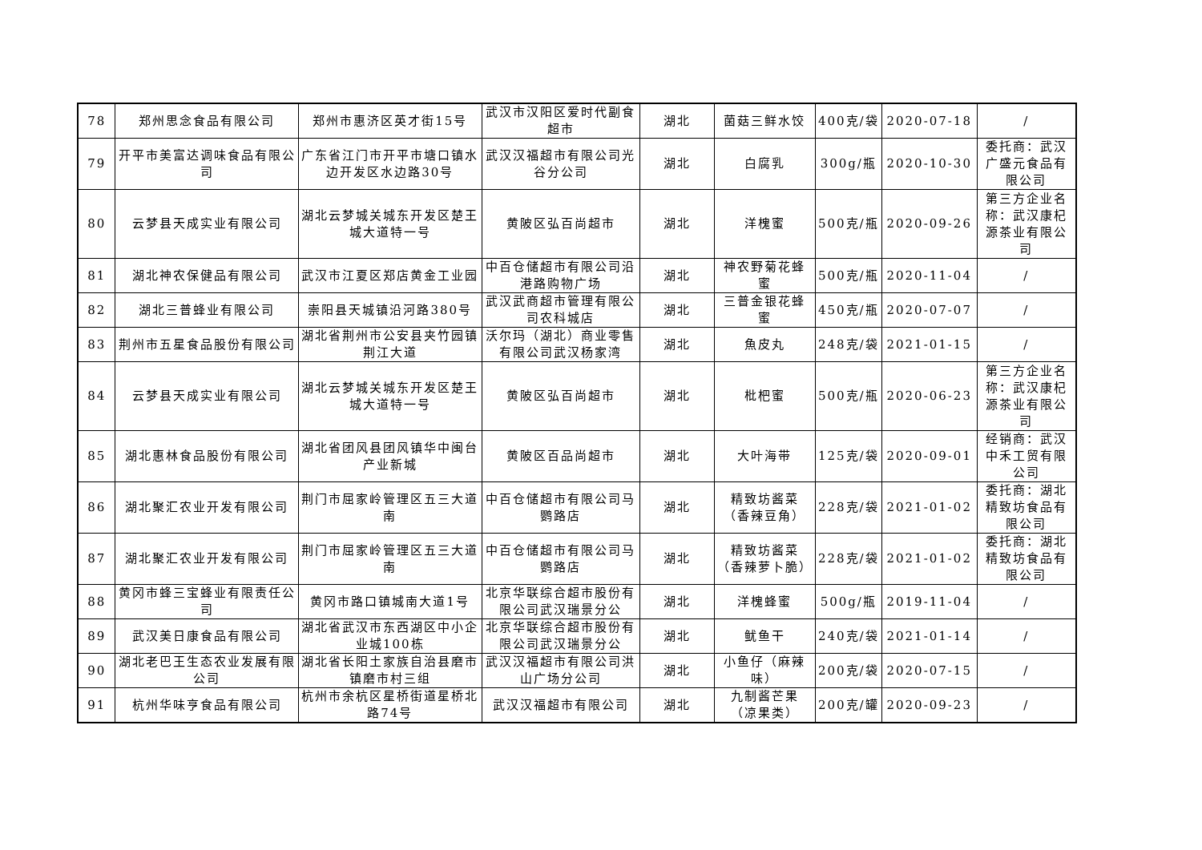| 78 | 郑州思念食品有限公司 | 郑州市惠济区英才街15号 | 武汉市汉阳区爱时代副食超市 | 湖北 | 菌菇三鲜水饺 | 400克/袋 | 2020-07-18 | / |
| 79 | 开平市美富达调味食品有限公司 | 广东省江门市开平市塘口镇水边开发区水边路30号 | 武汉汉福超市有限公司光谷分公司 | 湖北 | 白腐乳 | 300g/瓶 | 2020-10-30 | 委托商：武汉广盛元食品有限公司 |
| 80 | 云梦县天成实业有限公司 | 湖北云梦城关城东开发区楚王城大道特一号 | 黄陂区弘百尚超市 | 湖北 | 洋槐蜜 | 500克/瓶 | 2020-09-26 | 第三方企业名称：武汉康杞源茶业有限公司 |
| 81 | 湖北神农保健品有限公司 | 武汉市江夏区郑店黄金工业园 | 中百仓储超市有限公司沿港路购物广场 | 湖北 | 神农野菊花蜂蜜 | 500克/瓶 | 2020-11-04 | / |
| 82 | 湖北三普蜂业有限公司 | 崇阳县天城镇沿河路380号 | 武汉武商超市管理有限公司农科城店 | 湖北 | 三普金银花蜂蜜 | 450克/瓶 | 2020-07-07 | / |
| 83 | 荆州市五星食品股份有限公司 | 湖北省荆州市公安县夹竹园镇荆江大道 | 沃尔玛（湖北）商业零售有限公司武汉杨家湾 | 湖北 | 魚皮丸 | 248克/袋 | 2021-01-15 | / |
| 84 | 云梦县天成实业有限公司 | 湖北云梦城关城东开发区楚王城大道特一号 | 黄陂区弘百尚超市 | 湖北 | 枇杷蜜 | 500克/瓶 | 2020-06-23 | 第三方企业名称：武汉康杞源茶业有限公司 |
| 85 | 湖北惠林食品股份有限公司 | 湖北省团风县团风镇华中闽台产业新城 | 黄陂区百品尚超市 | 湖北 | 大叶海带 | 125克/袋 | 2020-09-01 | 经销商：武汉中禾工贸有限公司 |
| 86 | 湖北聚汇农业开发有限公司 | 荆门市屈家岭管理区五三大道南 | 中百仓储超市有限公司马鹦路店 | 湖北 | 精致坊酱菜（香辣豆角） | 228克/袋 | 2021-01-02 | 委托商：湖北精致坊食品有限公司 |
| 87 | 湖北聚汇农业开发有限公司 | 荆门市屈家岭管理区五三大道南 | 中百仓储超市有限公司马鹦路店 | 湖北 | 精致坊酱菜（香辣萝卜脆） | 228克/袋 | 2021-01-02 | 委托商：湖北精致坊食品有限公司 |
| 88 | 黄冈市蜂三宝蜂业有限责任公司 | 黄冈市路口镇城南大道1号 | 北京华联综合超市股份有限公司武汉瑞景分公 | 湖北 | 洋槐蜂蜜 | 500g/瓶 | 2019-11-04 | / |
| 89 | 武汉美日康食品有限公司 | 湖北省武汉市东西湖区中小企业城100栋 | 北京华联综合超市股份有限公司武汉瑞景分公 | 湖北 | 鱿鱼干 | 240克/袋 | 2021-01-14 | / |
| 90 | 湖北老巴王生态农业发展有限公司 | 湖北省长阳土家族自治县磨市镇磨市村三组 | 武汉汉福超市有限公司洪山广场分公司 | 湖北 | 小鱼仔（麻辣味） | 200克/袋 | 2020-07-15 | / |
| 91 | 杭州华味亨食品有限公司 | 杭州市余杭区星桥街道星桥北路74号 | 武汉汉福超市有限公司 | 湖北 | 九制酱芒果（凉果类） | 200克/罐 | 2020-09-23 | / |